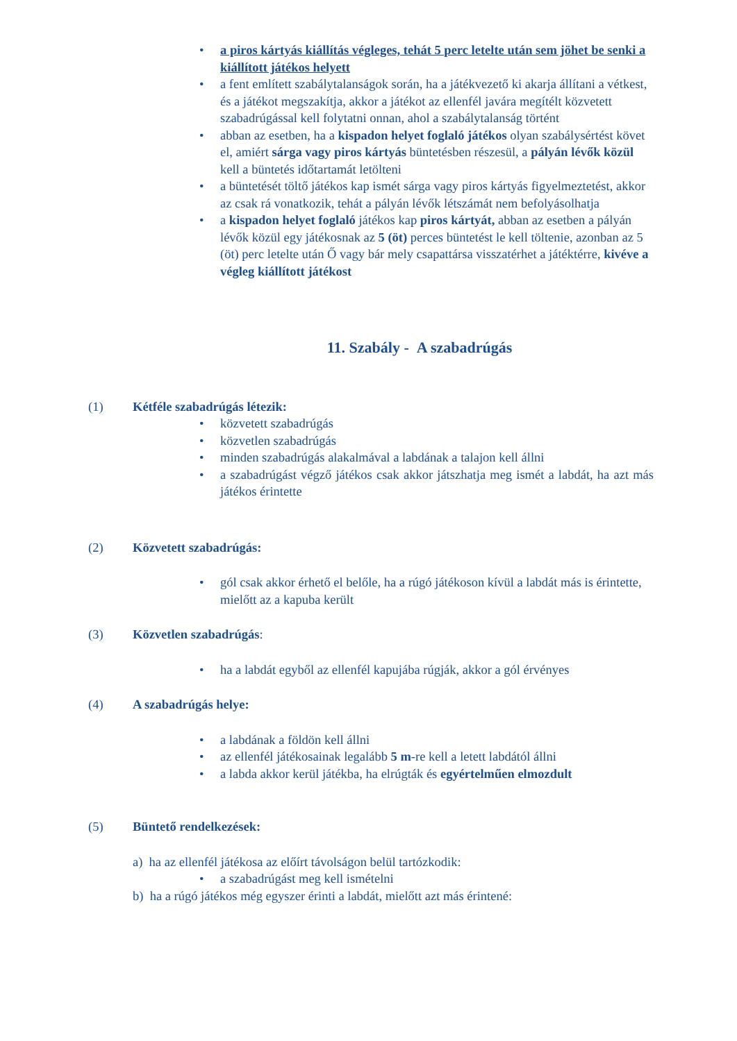• a piros kártyás kiállítás végleges, tehát 5 perc letelte után sem jöhet be senki a kiállított játékos helyett
• a fent említett szabálytalanságok során, ha a játékvezető ki akarja állítani a vétkest, és a játékot megszakítja, akkor a játékot az ellenfél javára megítélt közvetett szabadrúgással kell folytatni onnan, ahol a szabálytalanság történt
• abban az esetben, ha a kispadon helyet foglaló játékos olyan szabálysértést követ el, amiért sárga vagy piros kártyás büntetésben részesül, a pályán lévők közül kell a büntetés időtartamát letölteni
• a büntetését töltő játékos kap ismét sárga vagy piros kártyás figyelmeztetést, akkor az csak rá vonatkozik, tehát a pályán lévők létszámát nem befolyásolhatja
• a kispadon helyet foglaló játékos kap piros kártyát, abban az esetben a pályán lévők közül egy játékosnak az 5 (öt) perces büntetést le kell töltenie, azonban az 5 (öt) perc letelte után Ő vagy bár mely csapattársa visszatérhet a játéktérre, kivéve a végleg kiállított játékost
11. Szabály - A szabadrúgás
(1) Kétféle szabadrúgás létezik:
• közvetett szabadrúgás
• közvetlen szabadrúgás
• minden szabadrúgás alakalmával a labdának a talajon kell állni
• a szabadrúgást végző játékos csak akkor játszhatja meg ismét a labdát, ha azt más játékos érintette
(2) Közvetett szabadrúgás:
• gól csak akkor érhető el belőle, ha a rúgó játékoson kívül a labdát más is érintette, mielőtt az a kapuba került
(3) Közvetlen szabadrúgás:
• ha a labdát egyből az ellenfél kapujába rúgják, akkor a gól érvényes
(4) A szabadrúgás helye:
• a labdának a földön kell állni
• az ellenfél játékosainak legalább 5 m-re kell a letett labdától állni
• a labda akkor kerül játékba, ha elrúgták és egyértelműen elmozdult
(5) Büntető rendelkezések:
a) ha az ellenfél játékosa az előírt távolságon belül tartózkodik:
• a szabadrúgást meg kell ismételni
b) ha a rúgó játékos még egyszer érinti a labdát, mielőtt azt más érintené: